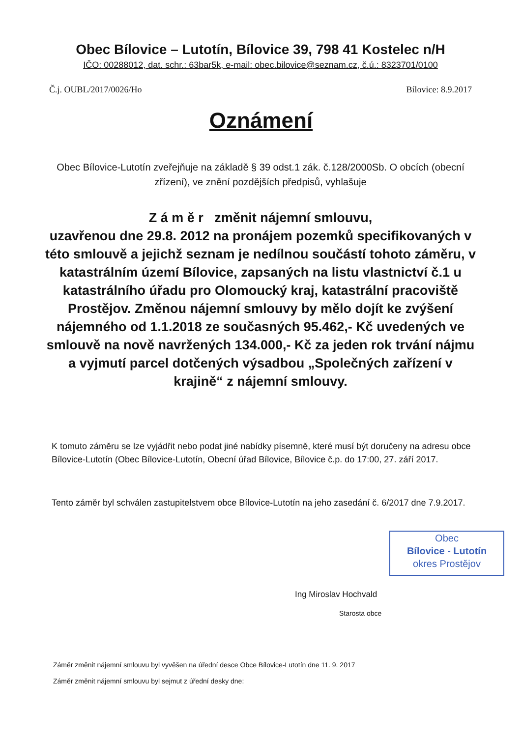Obec Bílovice – Lutotín, Bílovice 39, 798 41 Kostelec n/H
IČO: 00288012, dat. schr.: 63bar5k, e-mail: obec.bilovice@seznam.cz, č.ú.: 8323701/0100
Č.j. OUBL/2017/0026/Ho Bílovice: 8.9.2017
Oznámení
Obec Bílovice-Lutotín zveřejňuje na základě § 39 odst.1 zák. č.128/2000Sb. O obcích (obecní zřízení), ve znění pozdějších předpisů, vyhlašuje
Z á m ě r změnit nájemní smlouvu,
uzavřenou dne 29.8. 2012 na pronájem pozemků specifikovaných v této smlouvě a jejichž seznam je nedílnou součástí tohoto záměru, v katastrálním území Bílovice, zapsaných na listu vlastnictví č.1 u katastrálního úřadu pro Olomoucký kraj, katastrální pracoviště Prostějov. Změnou nájemní smlouvy by mělo dojít ke zvýšení nájemného od 1.1.2018 ze současných 95.462,- Kč uvedených ve smlouvě na nově navržených 134.000,- Kč za jeden rok trvání nájmu a vyjmutí parcel dotčených výsadbou „Společných zařízení v krajině“ z nájemní smlouvy.
K tomuto záměru se lze vyjádřit nebo podat jiné nabídky písemně, které musí být doručeny na adresu obce Bílovice-Lutotín (Obec Bílovice-Lutotín, Obecní úřad Bílovice, Bílovice č.p. do 17:00, 27. září 2017.
Tento záměr byl schválen zastupitelstvem obce Bílovice-Lutotín na jeho zasedání č. 6/2017 dne 7.9.2017.
Obec
Bílovice - Lutotín
okres Prostějov
Ing Miroslav Hochvald
Starosta obce
Záměr změnit nájemní smlouvu byl vyvěšen na úřední desce Obce Bílovice-Lutotín dne 11. 9. 2017
Záměr změnit nájemní smlouvu byl sejmut z úřední desky dne: